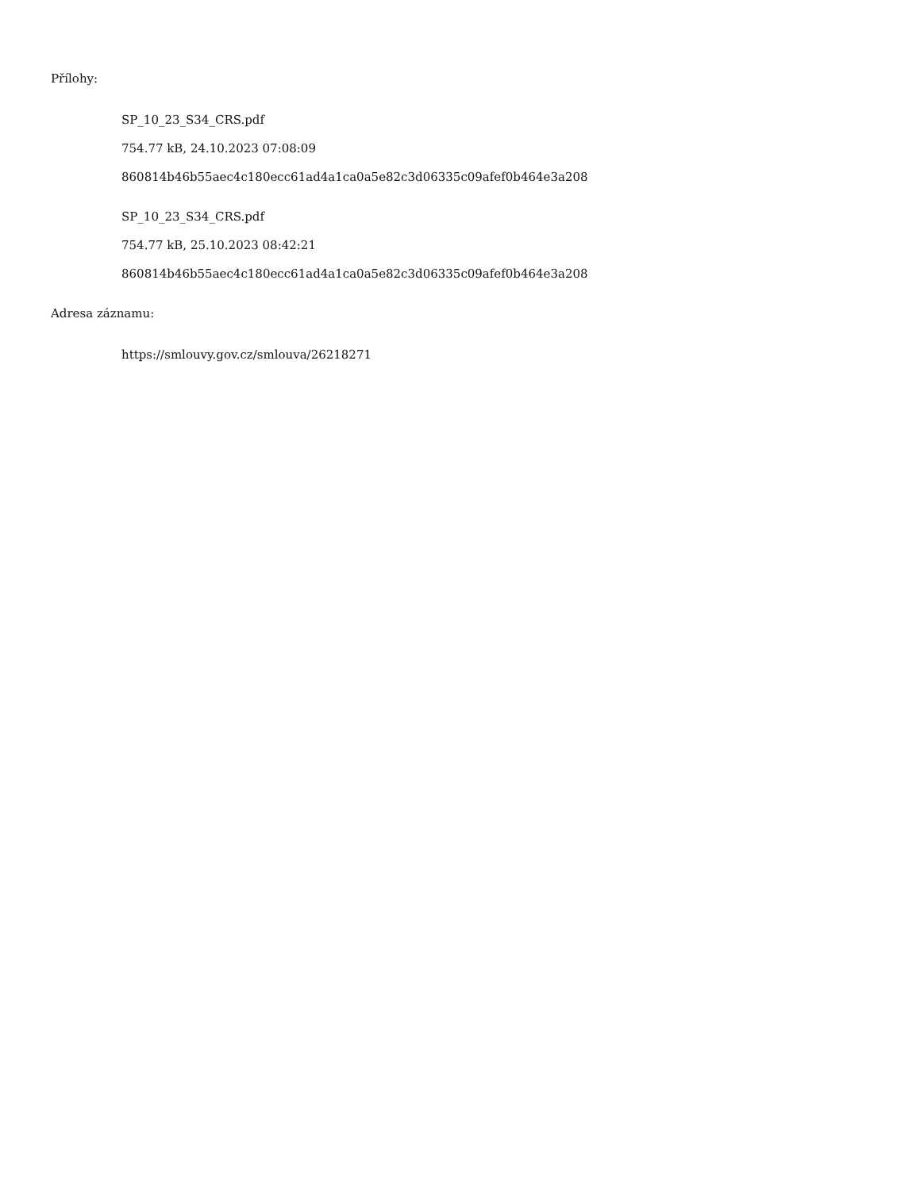Přílohy:
SP_10_23_S34_CRS.pdf
754.77 kB, 24.10.2023 07:08:09
860814b46b55aec4c180ecc61ad4a1ca0a5e82c3d06335c09afef0b464e3a208
SP_10_23_S34_CRS.pdf
754.77 kB, 25.10.2023 08:42:21
860814b46b55aec4c180ecc61ad4a1ca0a5e82c3d06335c09afef0b464e3a208
Adresa záznamu:
https://smlouvy.gov.cz/smlouva/26218271